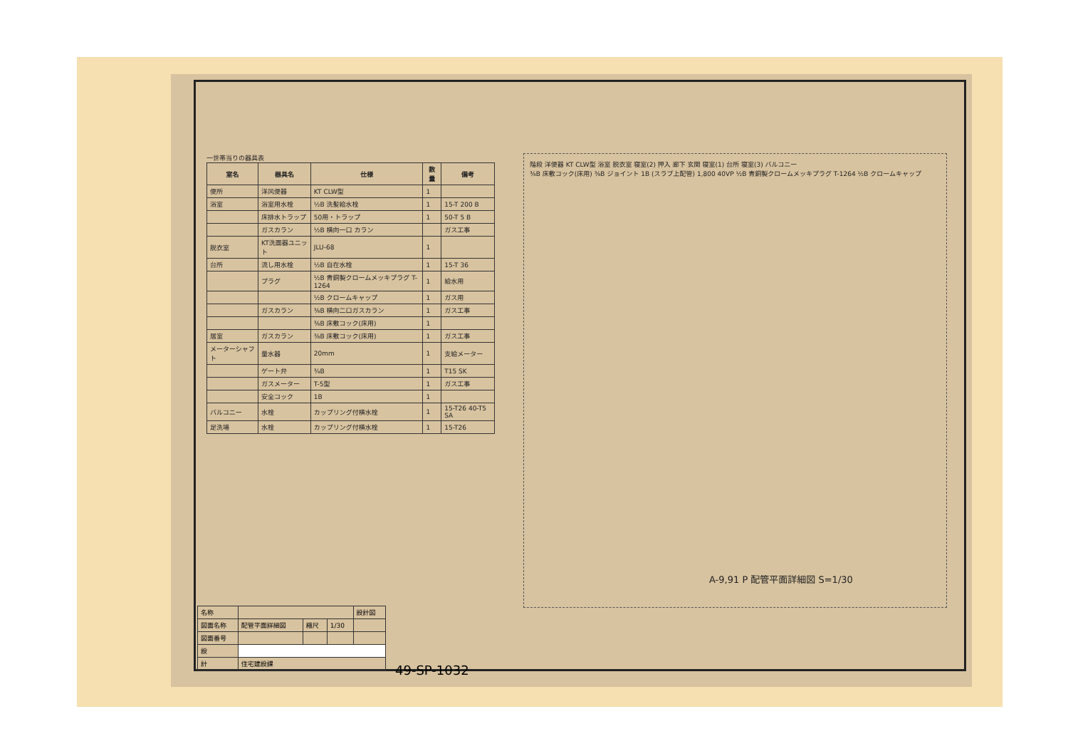一世帯当りの器具表
| 室名 | 器具名 | 仕様 | 数量 | 備考 |
| --- | --- | --- | --- | --- |
| 便所 | 洋风便器 | KT CLW型 | 1 | |
| 浴室 | 浴室用水栓 | ½B 洗髪給水栓 | 1 | 15-T 200 B |
| | 床排水トラップ | 50用・トラップ | 1 | 50-T 5 B |
| | ガスカラン | ½B 横向一口 カラン | | ガス工事 |
| 脱衣室 | KT洗面器ユニット | JLU-68 | 1 | |
| 台所 | 流し用水栓 | ½B 自在水栓 | 1 | 15-T 36 |
| | プラグ | ½B 青銅製クロームメッキプラグ T-1264 | 1 | 給水用 |
| | | ½B クロームキャップ | 1 | ガス用 |
| | ガスカラン | ⅜B 横向二口ガスカラン | 1 | ガス工事 |
| | | ⅜B 床敷コック(床用) | 1 | |
| 居室 | ガスカラン | ⅜B 床敷コック(床用) | 1 | ガス工事 |
| メーターシャフト | 量水器 | 20mm | 1 | 支給メーター |
| | ゲート弁 | ¾B | 1 | T15 SK |
| | ガスメーター | T-5型 | 1 | ガス工事 |
| | 安全コック | 1B | 1 | |
| バルコニー | 水栓 | カップリング付横水栓 | 1 | 15-T26 40-T5 SA |
| 足洗場 | 水栓 | カップリング付横水栓 | 1 | 15-T26 |
階段 洋便器 KT CLW型 浴室 脱衣室 寝室(2) 押入 廊下 玄関 寝室(1) 台所 寝室(3) バルコニー
⅜B 床敷コック(床用) ⅜B ジョイント 1B (スラブ上配管) 1,800 40VP ½B 青銅製クロームメッキプラグ T-1264 ½B クロームキャップ
A-9,91 P 配管平面詳細図 S=1/30
| 名称 | | | | 設計図 |
| 図面名称 | 配管平面詳細図 | 縮尺 | 1/30 | |
| 図面番号 | | | | |
| 設 | | | | |
| 計 | 住宅建設課 | | | |
49-SP-1032